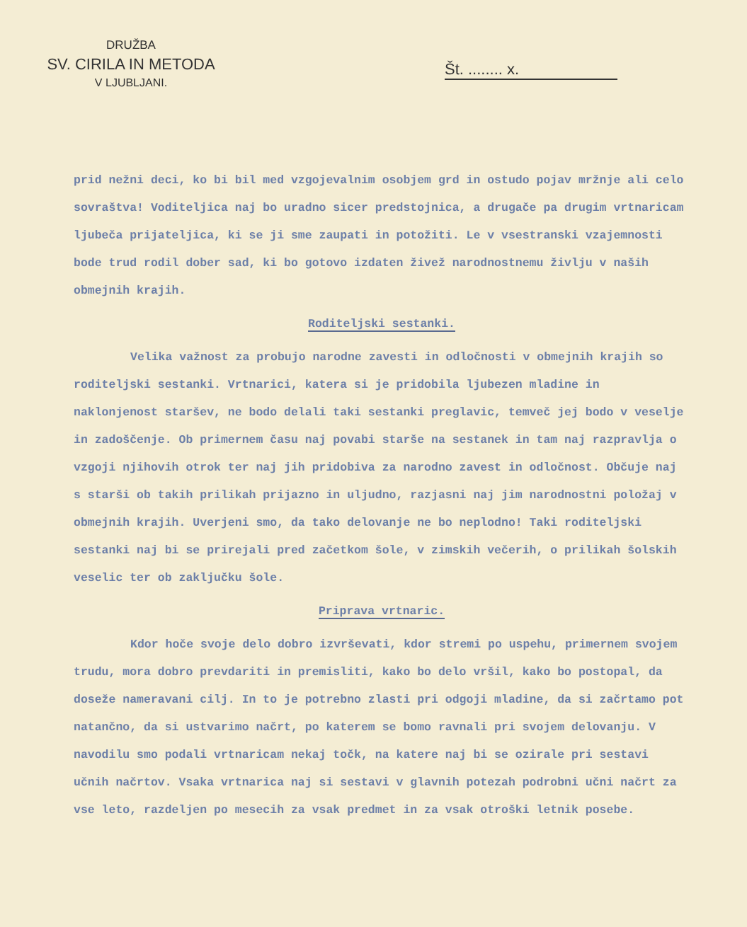DRUŽBA
SV. CIRILA IN METODA
V LJUBLJANI.
Št. ........ x.
prid nežni deci, ko bi bil med vzgojevalnim osobjem grd in ostudo pojav mržnje ali celo sovraštva! Voditeljica naj bo uradno sicer predstojnica, a drugače pa drugim vrtnaricam ljubeča prijateljica, ki se ji sme zaupati in potožiti. Le v vsestranski vzajemnosti bode trud rodil dober sad, ki bo gotovo izdaten živež narodnostnemu življu v naših obmejnih krajih.
Roditeljski sestanki.
Velika važnost za probujo narodne zavesti in odločnosti v obmejnih krajih so roditeljski sestanki. Vrtnarici, katera si je pridobila ljubezen mladine in naklonjenost staršev, ne bodo delali taki sestanki preglavic, temveč jej bodo v veselje in zadoščenje. Ob primernem času naj povabi starše na sestanek in tam naj razpravlja o vzgoji njihovih otrok ter naj jih pridobiva za narodno zavest in odločnost. Občuje naj s starši ob takih prilikah prijazno in uljudno, razjasni naj jim narodnostni položaj v obmejnih krajih. Uverjeni smo, da tako delovanje ne bo neplodno! Taki roditeljski sestanki naj bi se prirejali pred začetkom šole, v zimskih večerih, o prilikah šolskih veselic ter ob zaključku šole.
Priprava vrtnaric.
Kdor hoče svoje delo dobro izvrševati, kdor stremi po uspehu, primernem svojem trudu, mora dobro prevdariti in premisliti, kako bo delo vršil, kako bo postopal, da doseže nameravani cilj. In to je potrebno zlasti pri odgoji mladine, da si začrtamo pot natančno, da si ustvarimo načrt, po katerem se bomo ravnali pri svojem delovanju. V navodilu smo podali vrtnaricam nekaj točk, na katere naj bi se ozirale pri sestavi učnih načrtov. Vsaka vrtnarica naj si sestavi v glavnih potezah podrobni učni načrt za vse leto, razdeljen po mesecih za vsak predmet in za vsak otroški letnik posebe.